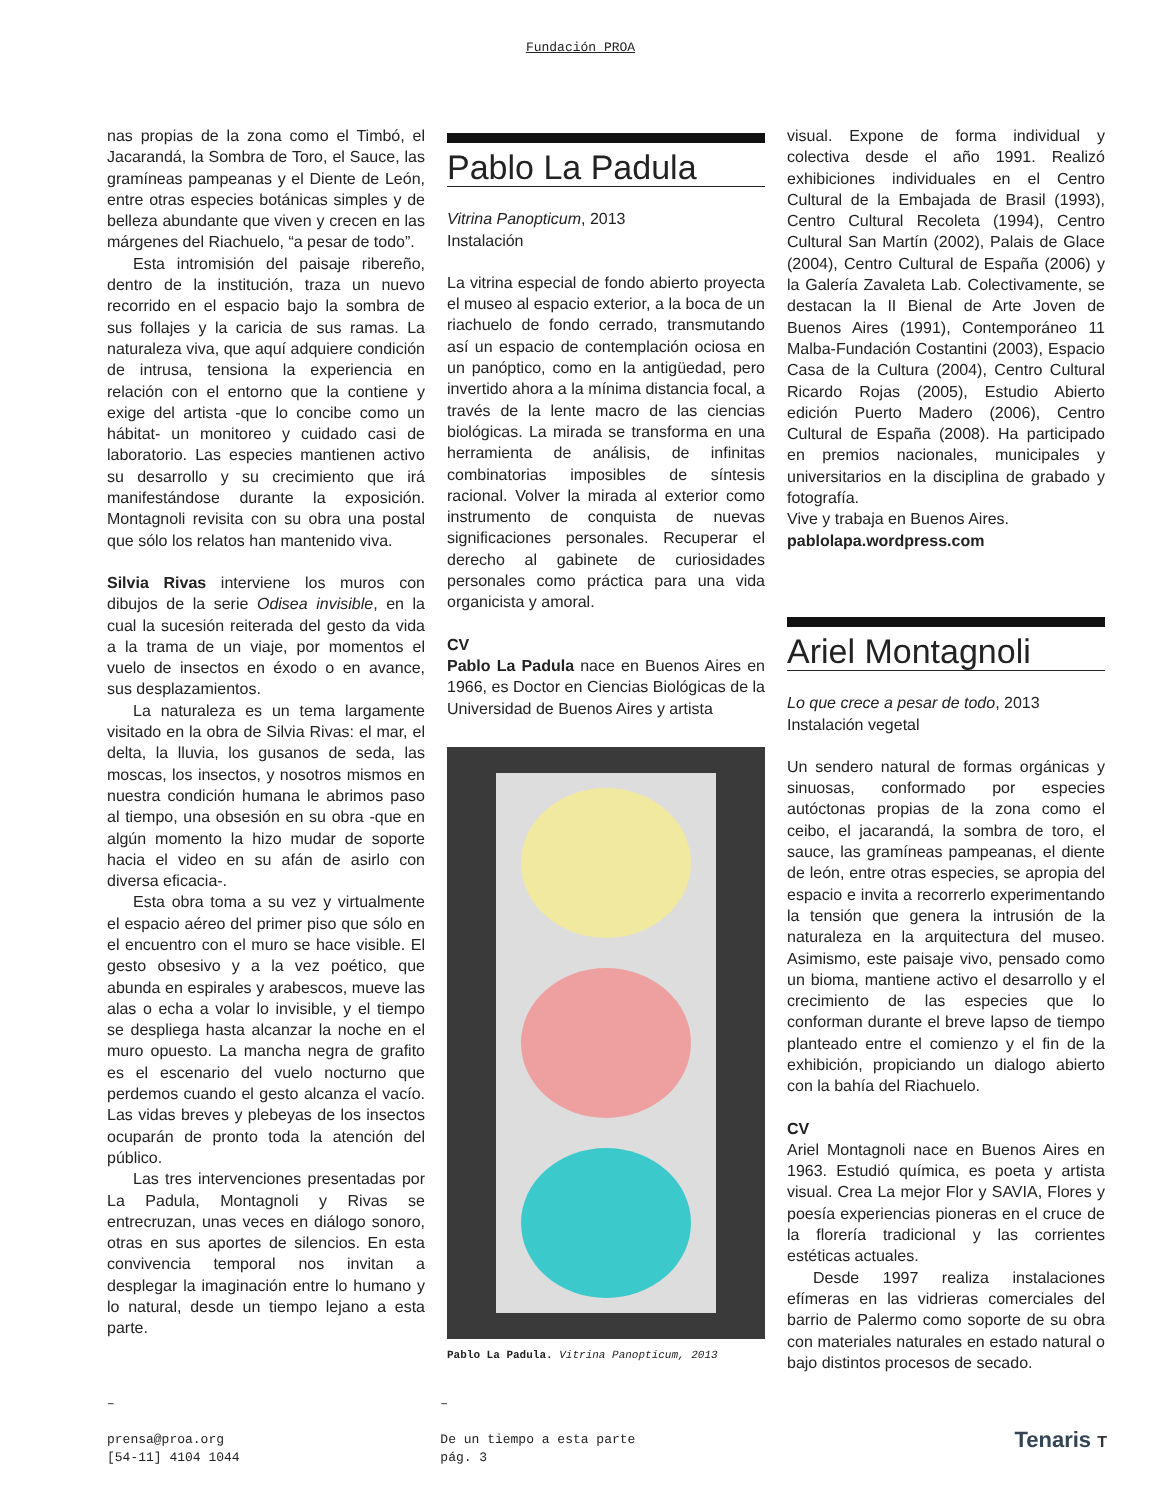Fundación PROA
nas propias de la zona como el Timbó, el Jacarandá, la Sombra de Toro, el Sauce, las gramíneas pampeanas y el Diente de León, entre otras especies botánicas simples y de belleza abundante que viven y crecen en las márgenes del Riachuelo, “a pesar de todo”.
Esta intromisión del paisaje ribereño, dentro de la institución, traza un nuevo recorrido en el espacio bajo la sombra de sus follajes y la caricia de sus ramas. La naturaleza viva, que aquí adquiere condición de intrusa, tensiona la experiencia en relación con el entorno que la contiene y exige del artista -que lo concibe como un hábitat- un monitoreo y cuidado casi de laboratorio. Las especies mantienen activo su desarrollo y su crecimiento que irá manifestándose durante la exposición. Montagnoli revisita con su obra una postal que sólo los relatos han mantenido viva.
Silvia Rivas interviene los muros con dibujos de la serie Odisea invisible, en la cual la sucesión reiterada del gesto da vida a la trama de un viaje, por momentos el vuelo de insectos en éxodo o en avance, sus desplazamientos.
La naturaleza es un tema largamente visitado en la obra de Silvia Rivas: el mar, el delta, la lluvia, los gusanos de seda, las moscas, los insectos, y nosotros mismos en nuestra condición humana le abrimos paso al tiempo, una obsesión en su obra -que en algún momento la hizo mudar de soporte hacia el video en su afán de asirlo con diversa eficacia-.
Esta obra toma a su vez y virtualmente el espacio aéreo del primer piso que sólo en el encuentro con el muro se hace visible. El gesto obsesivo y a la vez poético, que abunda en espirales y arabescos, mueve las alas o echa a volar lo invisible, y el tiempo se despliega hasta alcanzar la noche en el muro opuesto. La mancha negra de grafito es el escenario del vuelo nocturno que perdemos cuando el gesto alcanza el vacío. Las vidas breves y plebeyas de los insectos ocuparán de pronto toda la atención del público.
Las tres intervenciones presentadas por La Padula, Montagnoli y Rivas se entrecruzan, unas veces en diálogo sonoro, otras en sus aportes de silencios. En esta convivencia temporal nos invitan a desplegar la imaginación entre lo humano y lo natural, desde un tiempo lejano a esta parte.
Pablo La Padula
Vitrina Panopticum, 2013
Instalación
La vitrina especial de fondo abierto proyecta el museo al espacio exterior, a la boca de un riachuelo de fondo cerrado, transmutando así un espacio de contemplación ociosa en un panóptico, como en la antigüedad, pero invertido ahora a la mínima distancia focal, a través de la lente macro de las ciencias biológicas. La mirada se transforma en una herramienta de análisis, de infinitas combinatorias imposibles de síntesis racional. Volver la mirada al exterior como instrumento de conquista de nuevas significaciones personales. Recuperar el derecho al gabinete de curiosidades personales como práctica para una vida organicista y amoral.
CV
Pablo La Padula nace en Buenos Aires en 1966, es Doctor en Ciencias Biológicas de la Universidad de Buenos Aires y artista
Pablo La Padula. Vitrina Panopticum, 2013
visual. Expone de forma individual y colectiva desde el año 1991. Realizó exhibiciones individuales en el Centro Cultural de la Embajada de Brasil (1993), Centro Cultural Recoleta (1994), Centro Cultural San Martín (2002), Palais de Glace (2004), Centro Cultural de España (2006) y la Galería Zavaleta Lab. Colectivamente, se destacan la II Bienal de Arte Joven de Buenos Aires (1991), Contemporáneo 11 Malba-Fundación Costantini (2003), Espacio Casa de la Cultura (2004), Centro Cultural Ricardo Rojas (2005), Estudio Abierto edición Puerto Madero (2006), Centro Cultural de España (2008). Ha participado en premios nacionales, municipales y universitarios en la disciplina de grabado y fotografía.
Vive y trabaja en Buenos Aires.
pablolapa.wordpress.com
Ariel Montagnoli
Lo que crece a pesar de todo, 2013
Instalación vegetal
Un sendero natural de formas orgánicas y sinuosas, conformado por especies autóctonas propias de la zona como el ceibo, el jacarandá, la sombra de toro, el sauce, las gramíneas pampeanas, el diente de león, entre otras especies, se apropia del espacio e invita a recorrerlo experimentando la tensión que genera la intrusión de la naturaleza en la arquitectura del museo. Asimismo, este paisaje vivo, pensado como un bioma, mantiene activo el desarrollo y el crecimiento de las especies que lo conforman durante el breve lapso de tiempo planteado entre el comienzo y el fin de la exhibición, propiciando un dialogo abierto con la bahía del Riachuelo.
CV
Ariel Montagnoli nace en Buenos Aires en 1963. Estudió química, es poeta y artista visual. Crea La mejor Flor y SAVIA, Flores y poesía experiencias pioneras en el cruce de la florería tradicional y las corrientes estéticas actuales.
Desde 1997 realiza instalaciones efímeras en las vidrieras comerciales del barrio de Palermo como soporte de su obra con materiales naturales en estado natural o bajo distintos procesos de secado.
–
prensa@proa.org
[54-11] 4104 1044
–
De un tiempo a esta parte
pág. 3
Tenaris T